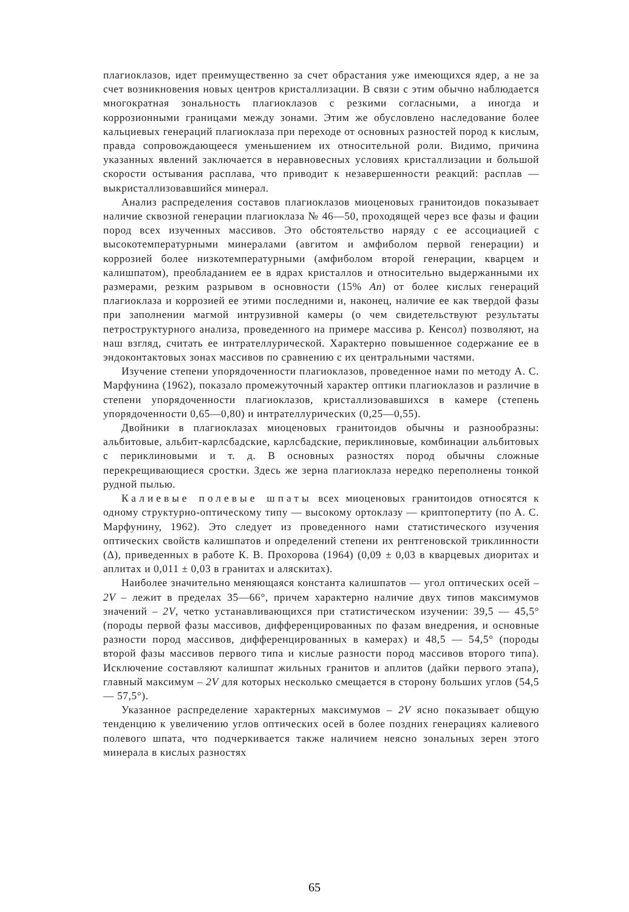плагиоклазов, идет преимущественно за счет обрастания уже имеющихся ядер, а не за счет возникновения новых центров кристаллизации. В связи с этим обычно наблюдается многократная зональность плагиоклазов с резкими согласными, а иногда и коррозионными границами между зонами. Этим же обусловлено наследование более кальциевых генераций плагиоклаза при переходе от основных разностей пород к кислым, правда сопровождающееся уменьшением их относительной роли. Видимо, причина указанных явлений заключается в неравновесных условиях кристаллизации и большой скорости остывания расплава, что приводит к незавершенности реакций: расплав — выкристаллизовавшийся минерал.
Анализ распределения составов плагиоклазов миоценовых гранитоидов показывает наличие сквозной генерации плагиоклаза № 46—50, проходящей через все фазы и фации пород всех изученных массивов. Это обстоятельство наряду с ее ассоциацией с высокотемпературными минералами (авгитом и амфиболом первой генерации) и коррозией более низкотемпературными (амфиболом второй генерации, кварцем и калишпатом), преобладанием ее в ядрах кристаллов и относительно выдержанными их размерами, резким разрывом в основности (15% An) от более кислых генераций плагиоклаза и коррозией ее этими последними и, наконец, наличие ее как твердой фазы при заполнении магмой интрузивной камеры (о чем свидетельствуют результаты петроструктурного анализа, проведенного на примере массива р. Кенсол) позволяют, на наш взгляд, считать ее интрателлурической. Характерно повышенное содержание ее в эндоконтактовых зонах массивов по сравнению с их центральными частями.
Изучение степени упорядоченности плагиоклазов, проведенное нами по методу А. С. Марфунина (1962), показало промежуточный характер оптики плагиоклазов и различие в степени упорядоченности плагиоклазов, кристаллизовавшихся в камере (степень упорядоченности 0,65—0,80) и интрателлурических (0,25—0,55).
Двойники в плагиоклазах миоценовых гранитоидов обычны и разнообразны: альбитовые, альбит-карлсбадские, карлсбадские, периклиновые, комбинации альбитовых с периклиновыми и т. д. В основных разностях пород обычны сложные перекрещивающиеся сростки. Здесь же зерна плагиоклаза нередко переполнены тонкой рудной пылью.
Калиевые полевые шпаты всех миоценовых гранитоидов относятся к одному структурно-оптическому типу — высокому ортоклазу — криптопертиту (по А. С. Марфунину, 1962). Это следует из проведенного нами статистического изучения оптических свойств калишпатов и определений степени их рентгеновской триклинности (Δ), приведенных в работе К. В. Прохорова (1964) (0,09 ± 0,03 в кварцевых диоритах и аплитах и 0,011 ± 0,03 в гранитах и аляскитах).
Наиболее значительно меняющаяся константа калишпатов — угол оптических осей – 2V – лежит в пределах 35—66°, причем характерно наличие двух типов максимумов значений – 2V, четко устанавливающихся при статистическом изучении: 39,5 — 45,5° (породы первой фазы массивов, дифференцированных по фазам внедрения, и основные разности пород массивов, дифференцированных в камерах) и 48,5 — 54,5° (породы второй фазы массивов первого типа и кислые разности пород массивов второго типа). Исключение составляют калишпат жильных гранитов и аплитов (дайки первого этапа), главный максимум – 2V для которых несколько смещается в сторону больших углов (54,5 — 57,5°).
Указанное распределение характерных максимумов – 2V ясно показывает общую тенденцию к увеличению углов оптических осей в более поздних генерациях калиевого полевого шпата, что подчеркивается также наличием неясно зональных зерен этого минерала в кислых разностях
65